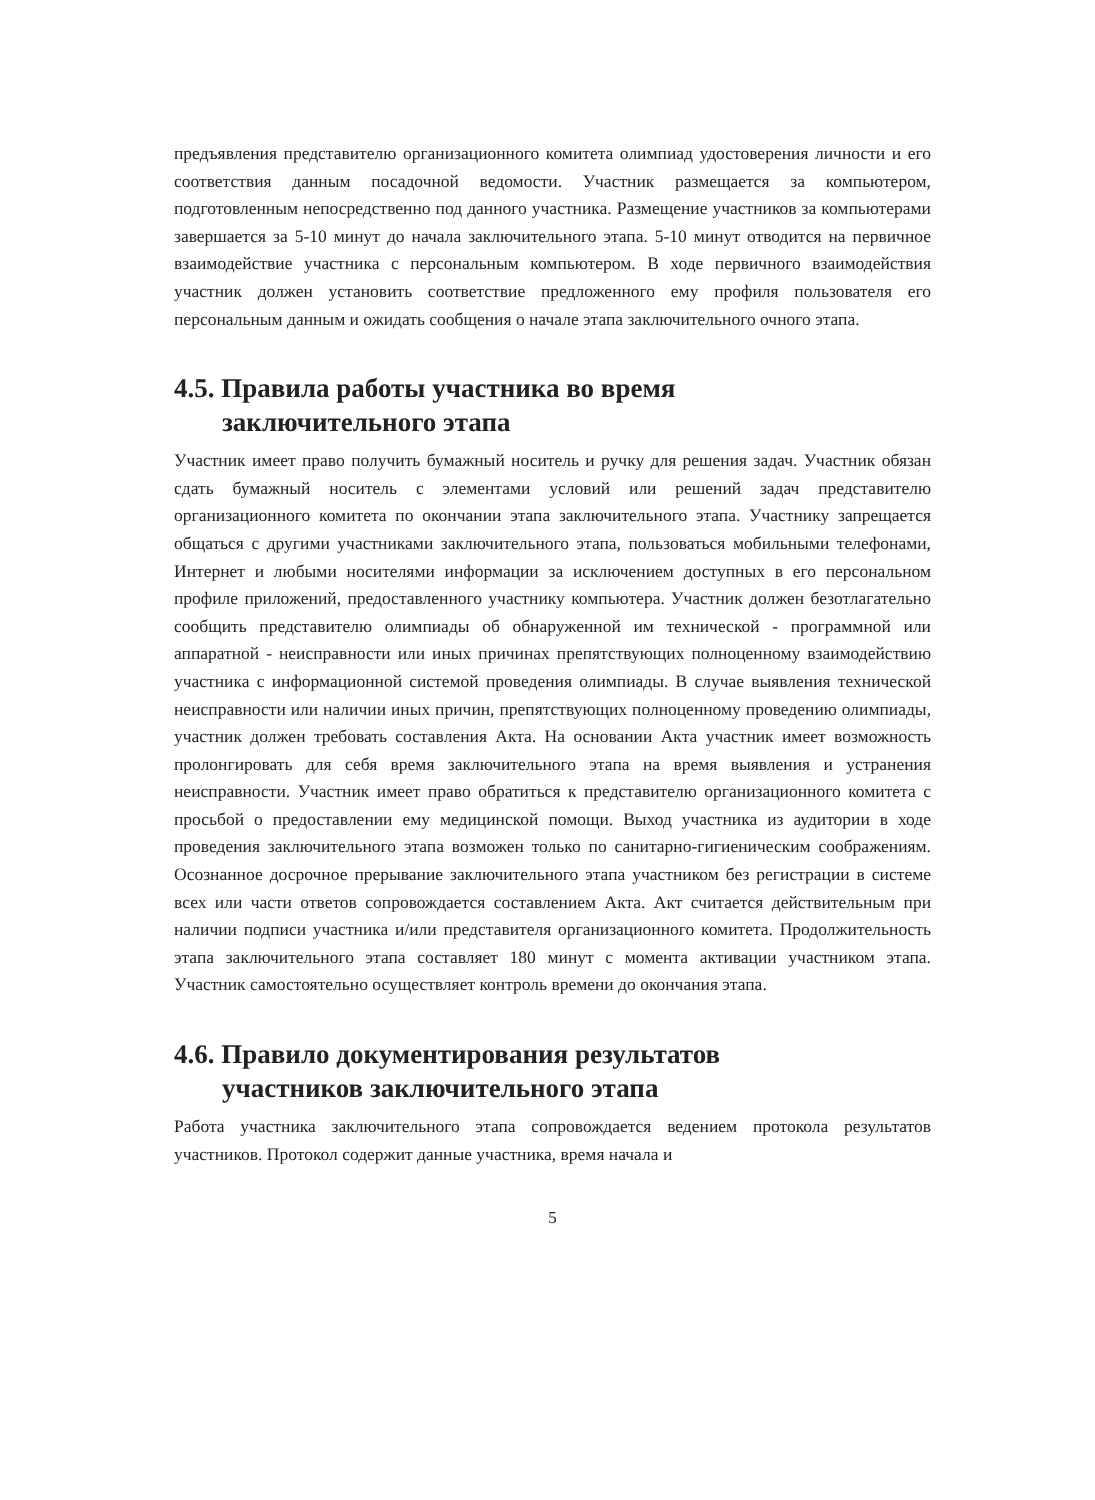предъявления представителю организационного комитета олимпиад удостоверения личности и его соответствия данным посадочной ведомости. Участник размещается за компьютером, подготовленным непосредственно под данного участника. Размещение участников за компьютерами завершается за 5-10 минут до начала заключительного этапа. 5-10 минут отводится на первичное взаимодействие участника с персональным компьютером. В ходе первичного взаимодействия участник должен установить соответствие предложенного ему профиля пользователя его персональным данным и ожидать сообщения о начале этапа заключительного очного этапа.
4.5. Правила работы участника во время
заключительного этапа
Участник имеет право получить бумажный носитель и ручку для решения задач. Участник обязан сдать бумажный носитель с элементами условий или решений задач представителю организационного комитета по окончании этапа заключительного этапа. Участнику запрещается общаться с другими участниками заключительного этапа, пользоваться мобильными телефонами, Интернет и любыми носителями информации за исключением доступных в его персональном профиле приложений, предоставленного участнику компьютера. Участник должен безотлагательно сообщить представителю олимпиады об обнаруженной им технической - программной или аппаратной - неисправности или иных причинах препятствующих полноценному взаимодействию участника с информационной системой проведения олимпиады. В случае выявления технической неисправности или наличии иных причин, препятствующих полноценному проведению олимпиады, участник должен требовать составления Акта. На основании Акта участник имеет возможность пролонгировать для себя время заключительного этапа на время выявления и устранения неисправности. Участник имеет право обратиться к представителю организационного комитета с просьбой о предоставлении ему медицинской помощи. Выход участника из аудитории в ходе проведения заключительного этапа возможен только по санитарно-гигиеническим соображениям. Осознанное досрочное прерывание заключительного этапа участником без регистрации в системе всех или части ответов сопровождается составлением Акта. Акт считается действительным при наличии подписи участника и/или представителя организационного комитета. Продолжительность этапа заключительного этапа составляет 180 минут с момента активации участником этапа. Участник самостоятельно осуществляет контроль времени до окончания этапа.
4.6. Правило документирования результатов
участников заключительного этапа
Работа участника заключительного этапа сопровождается ведением протокола результатов участников. Протокол содержит данные участника, время начала и
5